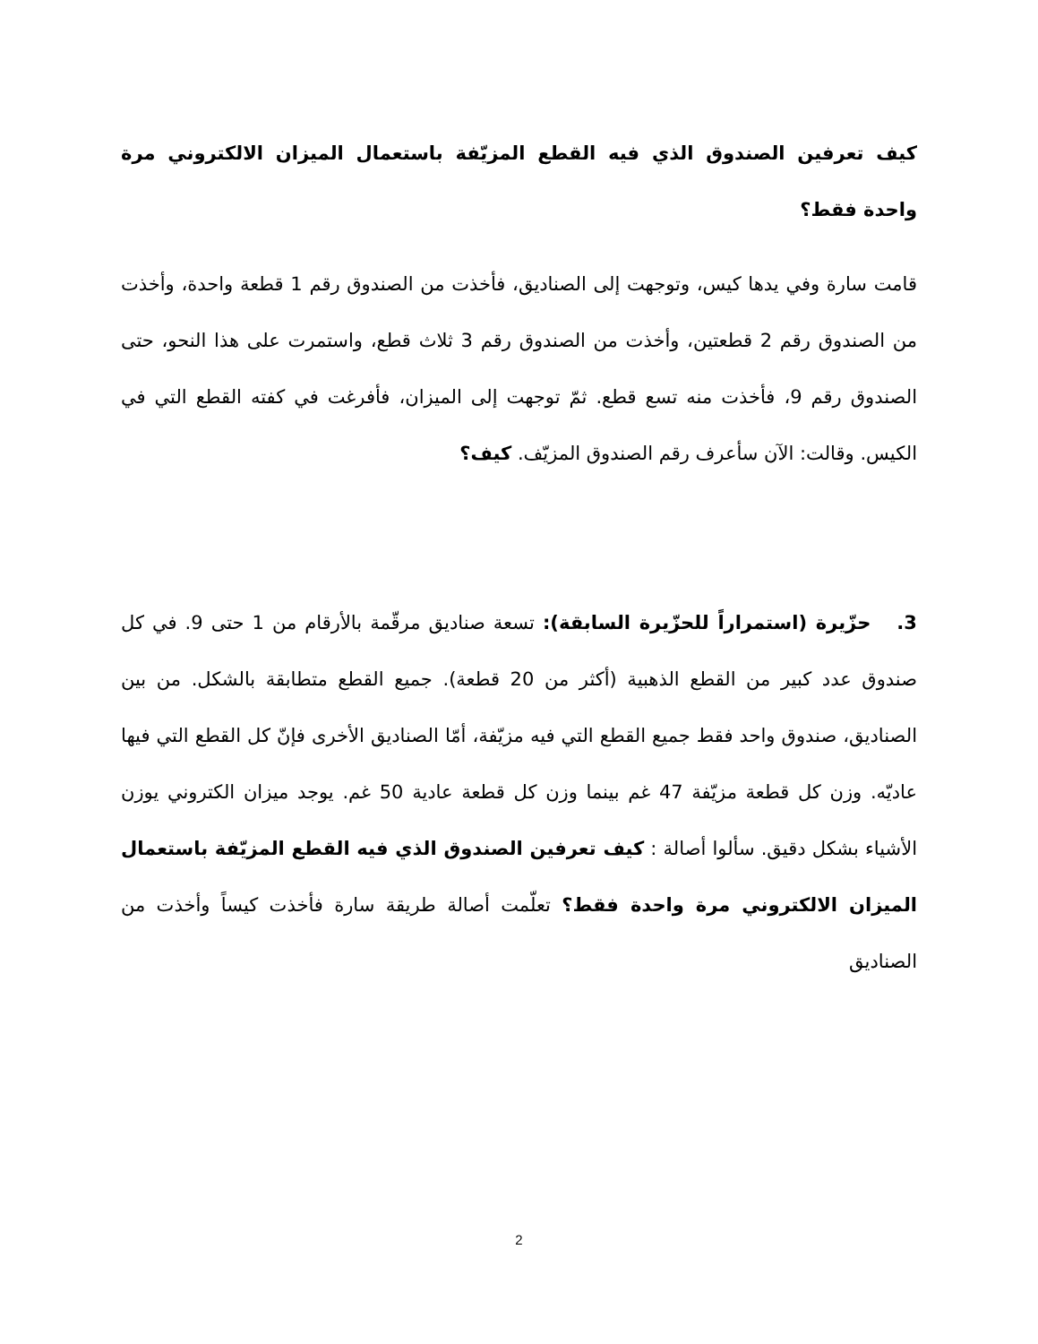كيف تعرفين الصندوق الذي فيه القطع المزيّفة باستعمال الميزان الالكتروني مرة واحدة فقط؟
قامت سارة وفي يدها كيس، وتوجهت إلى الصناديق، فأخذت من الصندوق رقم 1 قطعة واحدة، وأخذت من الصندوق رقم 2 قطعتين، وأخذت من الصندوق رقم 3 ثلاث قطع، واستمرت على هذا النحو، حتى الصندوق رقم 9، فأخذت منه تسع قطع. ثمّ توجهت إلى الميزان، فأفرغت في كفته القطع التي في الكيس. وقالت: الآن سأعرف رقم الصندوق المزيّف. كيف؟
3. حزّيرة (استمراراً للحزّيرة السابقة): تسعة صناديق مرقّمة بالأرقام من 1 حتى 9. في كل صندوق عدد كبير من القطع الذهبية (أكثر من 20 قطعة). جميع القطع متطابقة بالشكل. من بين الصناديق، صندوق واحد فقط جميع القطع التي فيه مزيّفة، أمّا الصناديق الأخرى فإنّ كل القطع التي فيها عاديّه. وزن كل قطعة مزيّفة 47 غم بينما وزن كل قطعة عادية 50 غم. يوجد ميزان الكتروني يوزن الأشياء بشكل دقيق. سألوا أصالة : كيف تعرفين الصندوق الذي فيه القطع المزيّفة باستعمال الميزان الالكتروني مرة واحدة فقط؟ تعلّمت أصالة طريقة سارة فأخذت كيساً وأخذت من الصناديق
2